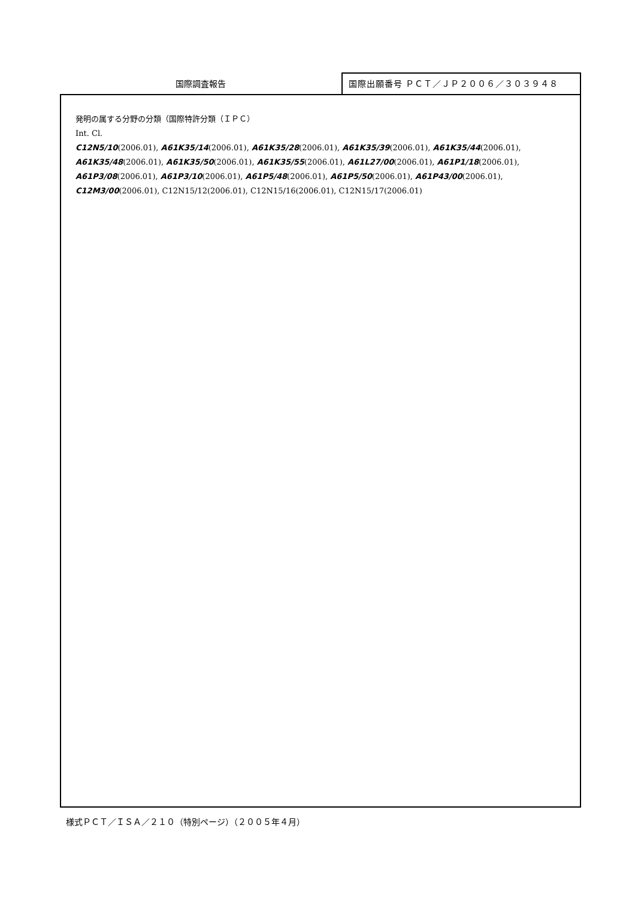国際調査報告
国際出願番号 ＰＣＴ／ＪＰ２００６／３０３９４８
発明の属する分野の分類（国際特許分類（ＩＰＣ）
Int. Cl.
C12N5/10(2006.01), A61K35/14(2006.01), A61K35/28(2006.01), A61K35/39(2006.01), A61K35/44(2006.01),
A61K35/48(2006.01), A61K35/50(2006.01), A61K35/55(2006.01), A61L27/00(2006.01), A61P1/18(2006.01),
A61P3/08(2006.01), A61P3/10(2006.01), A61P5/48(2006.01), A61P5/50(2006.01), A61P43/00(2006.01),
C12M3/00(2006.01), C12N15/12(2006.01), C12N15/16(2006.01), C12N15/17(2006.01)
様式ＰＣＴ／ＩＳＡ／２１０（特別ページ）（２００５年４月）